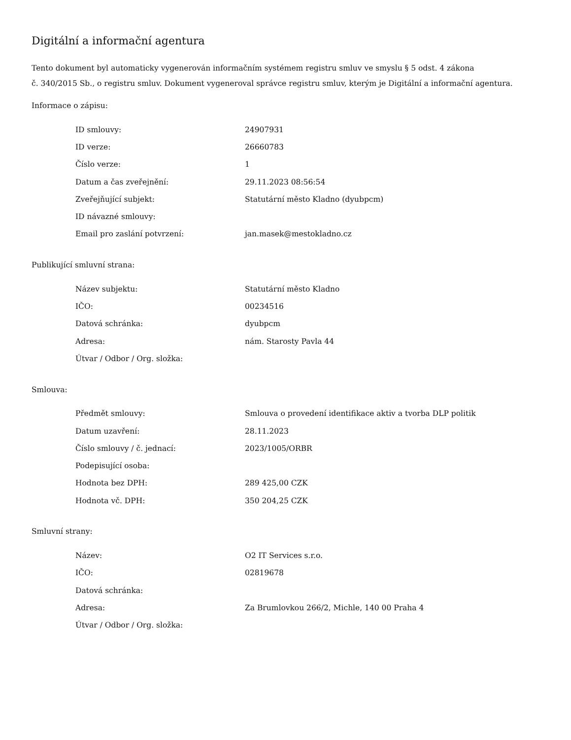Digitální a informační agentura
Tento dokument byl automaticky vygenerován informačním systémem registru smluv ve smyslu § 5 odst. 4 zákona
č. 340/2015 Sb., o registru smluv. Dokument vygeneroval správce registru smluv, kterým je Digitální a informační agentura.
Informace o zápisu:
| ID smlouvy: | 24907931 |
| ID verze: | 26660783 |
| Číslo verze: | 1 |
| Datum a čas zveřejnění: | 29.11.2023 08:56:54 |
| Zveřejňující subjekt: | Statutární město Kladno (dyubpcm) |
| ID návazné smlouvy: | |
| Email pro zaslání potvrzení: | jan.masek@mestokladno.cz |
Publikující smluvní strana:
| Název subjektu: | Statutární město Kladno |
| IČO: | 00234516 |
| Datová schránka: | dyubpcm |
| Adresa: | nám. Starosty Pavla 44 |
| Útvar / Odbor / Org. složka: | |
Smlouva:
| Předmět smlouvy: | Smlouva o provedení identifikace aktiv a tvorba DLP politik |
| Datum uzavření: | 28.11.2023 |
| Číslo smlouvy / č. jednací: | 2023/1005/ORBR |
| Podepisující osoba: | |
| Hodnota bez DPH: | 289 425,00 CZK |
| Hodnota vč. DPH: | 350 204,25 CZK |
Smluvní strany:
| Název: | O2 IT Services s.r.o. |
| IČO: | 02819678 |
| Datová schránka: | |
| Adresa: | Za Brumlovkou 266/2, Michle, 140 00 Praha 4 |
| Útvar / Odbor / Org. složka: | |